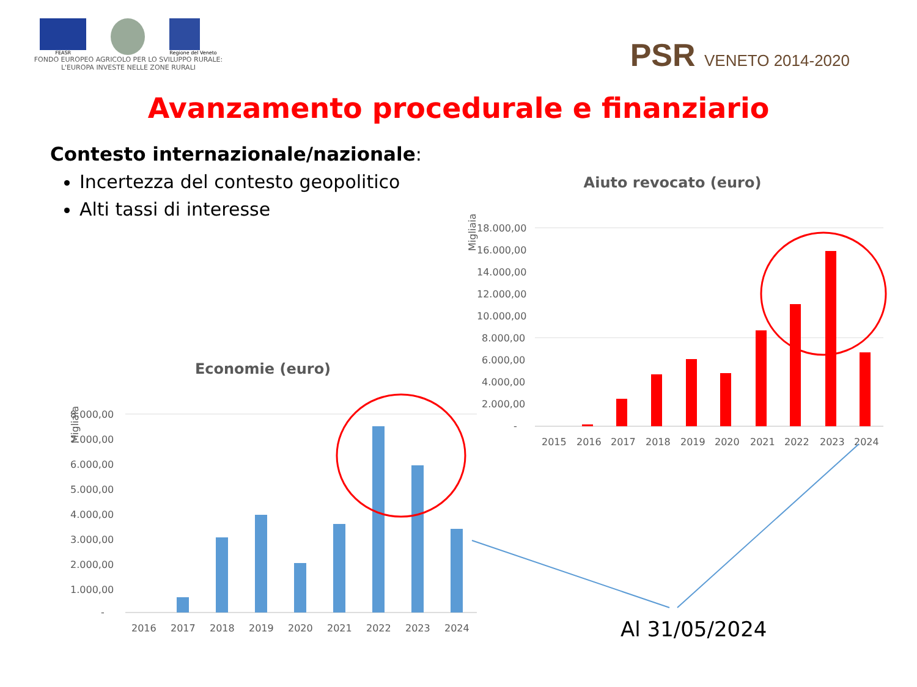FEASR Regione del Veneto
FONDO EUROPEO AGRICOLO PER LO SVILUPPO RURALE:
L'EUROPA INVESTE NELLE ZONE RURALI
PSR VENETO 2014-2020
Avanzamento procedurale e finanziario
Contesto internazionale/nazionale:
Incertezza del contesto geopolitico
Alti tassi di interesse
Aiuto revocato (euro)
Migliaia
18.000,00
16.000,00
14.000,00
12.000,00
10.000,00
8.000,00
6.000,00
4.000,00
2.000,00
-
2015
2016
2017
2018
2019
2020
2021
2022
2023
2024
Economie (euro)
Migliaia
8.000,00
7.000,00
6.000,00
5.000,00
4.000,00
3.000,00
2.000,00
1.000,00
-
2016
2017
2018
2019
2020
2021
2022
2023
2024
Al 31/05/2024